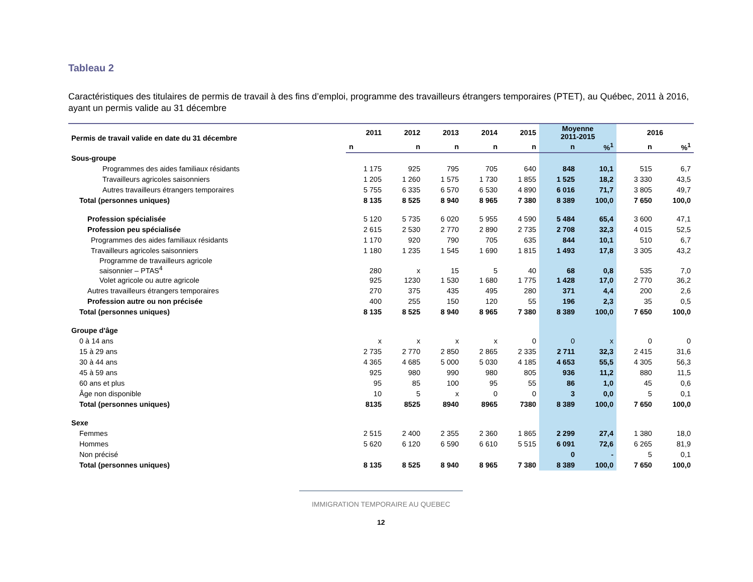Tableau 2
Caractéristiques des titulaires de permis de travail à des fins d’emploi, programme des travailleurs étrangers temporaires (PTET), au Québec, 2011 à 2016, ayant un permis valide au 31 décembre
| Permis de travail valide en date du 31 décembre | 2011 | 2012 | 2013 | 2014 | 2015 | Moyenne 2011-2015 | | 2016 | |
| --- | --- | --- | --- | --- | --- | --- | --- | --- | --- |
| | n | n | n | n | n | n | %<sup>1</sup> | n | %<sup>1</sup> |
| Sous-groupe | | | | | | | | | |
| Programmes des aides familiaux résidants | 1 175 | 925 | 795 | 705 | 640 | 848 | 10,1 | 515 | 6,7 |
| Travailleurs agricoles saisonniers | 1 205 | 1 260 | 1 575 | 1 730 | 1 855 | 1 525 | 18,2 | 3 330 | 43,5 |
| Autres travailleurs étrangers temporaires | 5 755 | 6 335 | 6 570 | 6 530 | 4 890 | 6 016 | 71,7 | 3 805 | 49,7 |
| Total (personnes uniques) | 8 135 | 8 525 | 8 940 | 8 965 | 7 380 | 8 389 | 100,0 | 7 650 | 100,0 |
| Profession spécialisée | 5 120 | 5 735 | 6 020 | 5 955 | 4 590 | 5 484 | 65,4 | 3 600 | 47,1 |
| Profession peu spécialisée | 2 615 | 2 530 | 2 770 | 2 890 | 2 735 | 2 708 | 32,3 | 4 015 | 52,5 |
| Programmes des aides familiaux résidants | 1 170 | 920 | 790 | 705 | 635 | 844 | 10,1 | 510 | 6,7 |
| Travailleurs agricoles saisonniers | 1 180 | 1 235 | 1 545 | 1 690 | 1 815 | 1 493 | 17,8 | 3 305 | 43,2 |
| Programme de travailleurs agricole saisonnier – PTAS<sup>4</sup> | 280 | x | 15 | 5 | 40 | 68 | 0,8 | 535 | 7,0 |
| Volet agricole ou autre agricole | 925 | 1230 | 1 530 | 1 680 | 1 775 | 1 428 | 17,0 | 2 770 | 36,2 |
| Autres travailleurs étrangers temporaires | 270 | 375 | 435 | 495 | 280 | 371 | 4,4 | 200 | 2,6 |
| Profession autre ou non précisée | 400 | 255 | 150 | 120 | 55 | 196 | 2,3 | 35 | 0,5 |
| Total (personnes uniques) | 8 135 | 8 525 | 8 940 | 8 965 | 7 380 | 8 389 | 100,0 | 7 650 | 100,0 |
| Groupe d'âge | | | | | | | | | |
| 0 à 14 ans | x | x | x | x | 0 | 0 | x | 0 | 0 |
| 15 à 29 ans | 2 735 | 2 770 | 2 850 | 2 865 | 2 335 | 2 711 | 32,3 | 2 415 | 31,6 |
| 30 à 44 ans | 4 365 | 4 685 | 5 000 | 5 030 | 4 185 | 4 653 | 55,5 | 4 305 | 56,3 |
| 45 à 59 ans | 925 | 980 | 990 | 980 | 805 | 936 | 11,2 | 880 | 11,5 |
| 60 ans et plus | 95 | 85 | 100 | 95 | 55 | 86 | 1,0 | 45 | 0,6 |
| Âge non disponible | 10 | 5 | x | 0 | 0 | 3 | 0,0 | 5 | 0,1 |
| Total (personnes uniques) | 8135 | 8525 | 8940 | 8965 | 7380 | 8 389 | 100,0 | 7 650 | 100,0 |
| Sexe | | | | | | | | | |
| Femmes | 2 515 | 2 400 | 2 355 | 2 360 | 1 865 | 2 299 | 27,4 | 1 380 | 18,0 |
| Hommes | 5 620 | 6 120 | 6 590 | 6 610 | 5 515 | 6 091 | 72,6 | 6 265 | 81,9 |
| Non précisé | | | | | | 0 | - | 5 | 0,1 |
| Total (personnes uniques) | 8 135 | 8 525 | 8 940 | 8 965 | 7 380 | 8 389 | 100,0 | 7 650 | 100,0 |
IMMIGRATION TEMPORAIRE AU QUEBEC
12